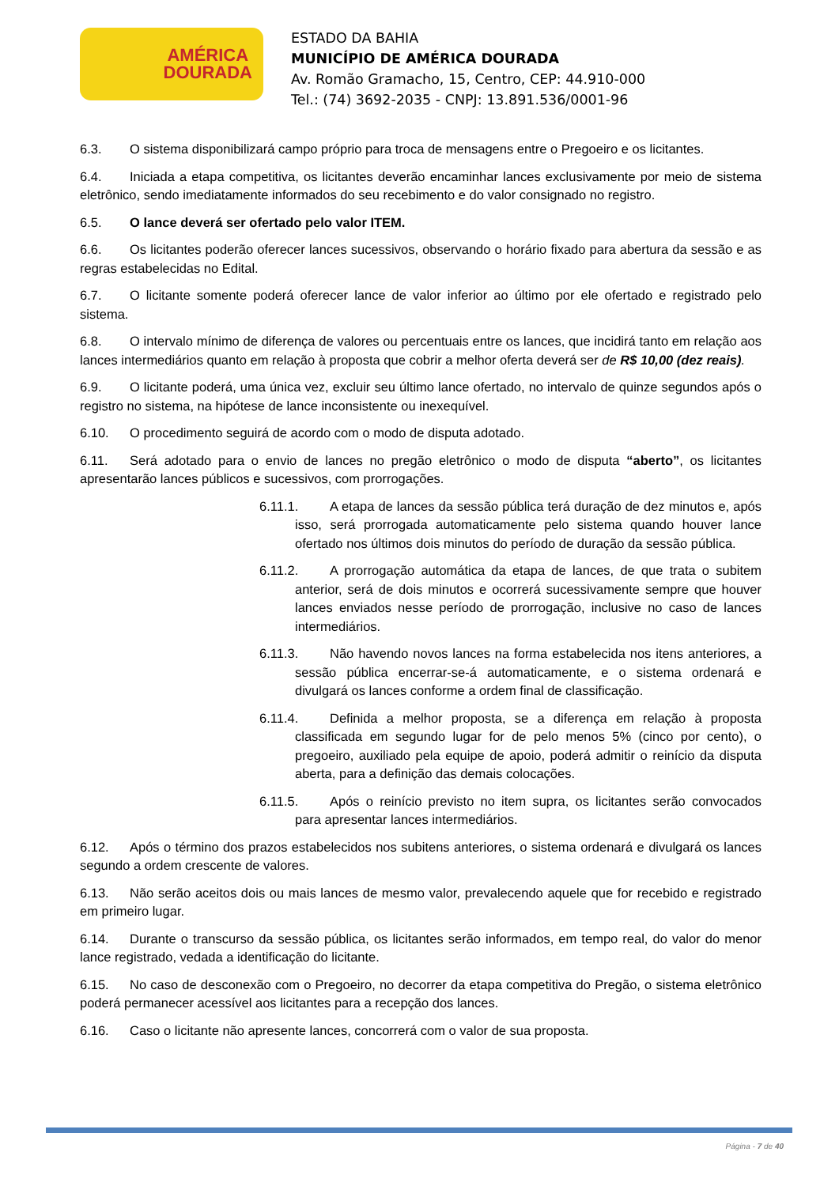AMÉRICA
DOURADA
ESTADO DA BAHIA
MUNICÍPIO DE AMÉRICA DOURADA
Av. Romão Gramacho, 15, Centro, CEP: 44.910-000
Tel.: (74) 3692-2035 - CNPJ: 13.891.536/0001-96
6.3. O sistema disponibilizará campo próprio para troca de mensagens entre o Pregoeiro e os licitantes.
6.4. Iniciada a etapa competitiva, os licitantes deverão encaminhar lances exclusivamente por meio de sistema eletrônico, sendo imediatamente informados do seu recebimento e do valor consignado no registro.
6.5. O lance deverá ser ofertado pelo valor ITEM.
6.6. Os licitantes poderão oferecer lances sucessivos, observando o horário fixado para abertura da sessão e as regras estabelecidas no Edital.
6.7. O licitante somente poderá oferecer lance de valor inferior ao último por ele ofertado e registrado pelo sistema.
6.8. O intervalo mínimo de diferença de valores ou percentuais entre os lances, que incidirá tanto em relação aos lances intermediários quanto em relação à proposta que cobrir a melhor oferta deverá ser de R$ 10,00 (dez reais).
6.9. O licitante poderá, uma única vez, excluir seu último lance ofertado, no intervalo de quinze segundos após o registro no sistema, na hipótese de lance inconsistente ou inexequível.
6.10. O procedimento seguirá de acordo com o modo de disputa adotado.
6.11. Será adotado para o envio de lances no pregão eletrônico o modo de disputa “aberto”, os licitantes apresentarão lances públicos e sucessivos, com prorrogações.
6.11.1. A etapa de lances da sessão pública terá duração de dez minutos e, após isso, será prorrogada automaticamente pelo sistema quando houver lance ofertado nos últimos dois minutos do período de duração da sessão pública.
6.11.2. A prorrogação automática da etapa de lances, de que trata o subitem anterior, será de dois minutos e ocorrerá sucessivamente sempre que houver lances enviados nesse período de prorrogação, inclusive no caso de lances intermediários.
6.11.3. Não havendo novos lances na forma estabelecida nos itens anteriores, a sessão pública encerrar-se-á automaticamente, e o sistema ordenará e divulgará os lances conforme a ordem final de classificação.
6.11.4. Definida a melhor proposta, se a diferença em relação à proposta classificada em segundo lugar for de pelo menos 5% (cinco por cento), o pregoeiro, auxiliado pela equipe de apoio, poderá admitir o reinício da disputa aberta, para a definição das demais colocações.
6.11.5. Após o reinício previsto no item supra, os licitantes serão convocados para apresentar lances intermediários.
6.12. Após o término dos prazos estabelecidos nos subitens anteriores, o sistema ordenará e divulgará os lances segundo a ordem crescente de valores.
6.13. Não serão aceitos dois ou mais lances de mesmo valor, prevalecendo aquele que for recebido e registrado em primeiro lugar.
6.14. Durante o transcurso da sessão pública, os licitantes serão informados, em tempo real, do valor do menor lance registrado, vedada a identificação do licitante.
6.15. No caso de desconexão com o Pregoeiro, no decorrer da etapa competitiva do Pregão, o sistema eletrônico poderá permanecer acessível aos licitantes para a recepção dos lances.
6.16. Caso o licitante não apresente lances, concorrerá com o valor de sua proposta.
Página - 7 de 40